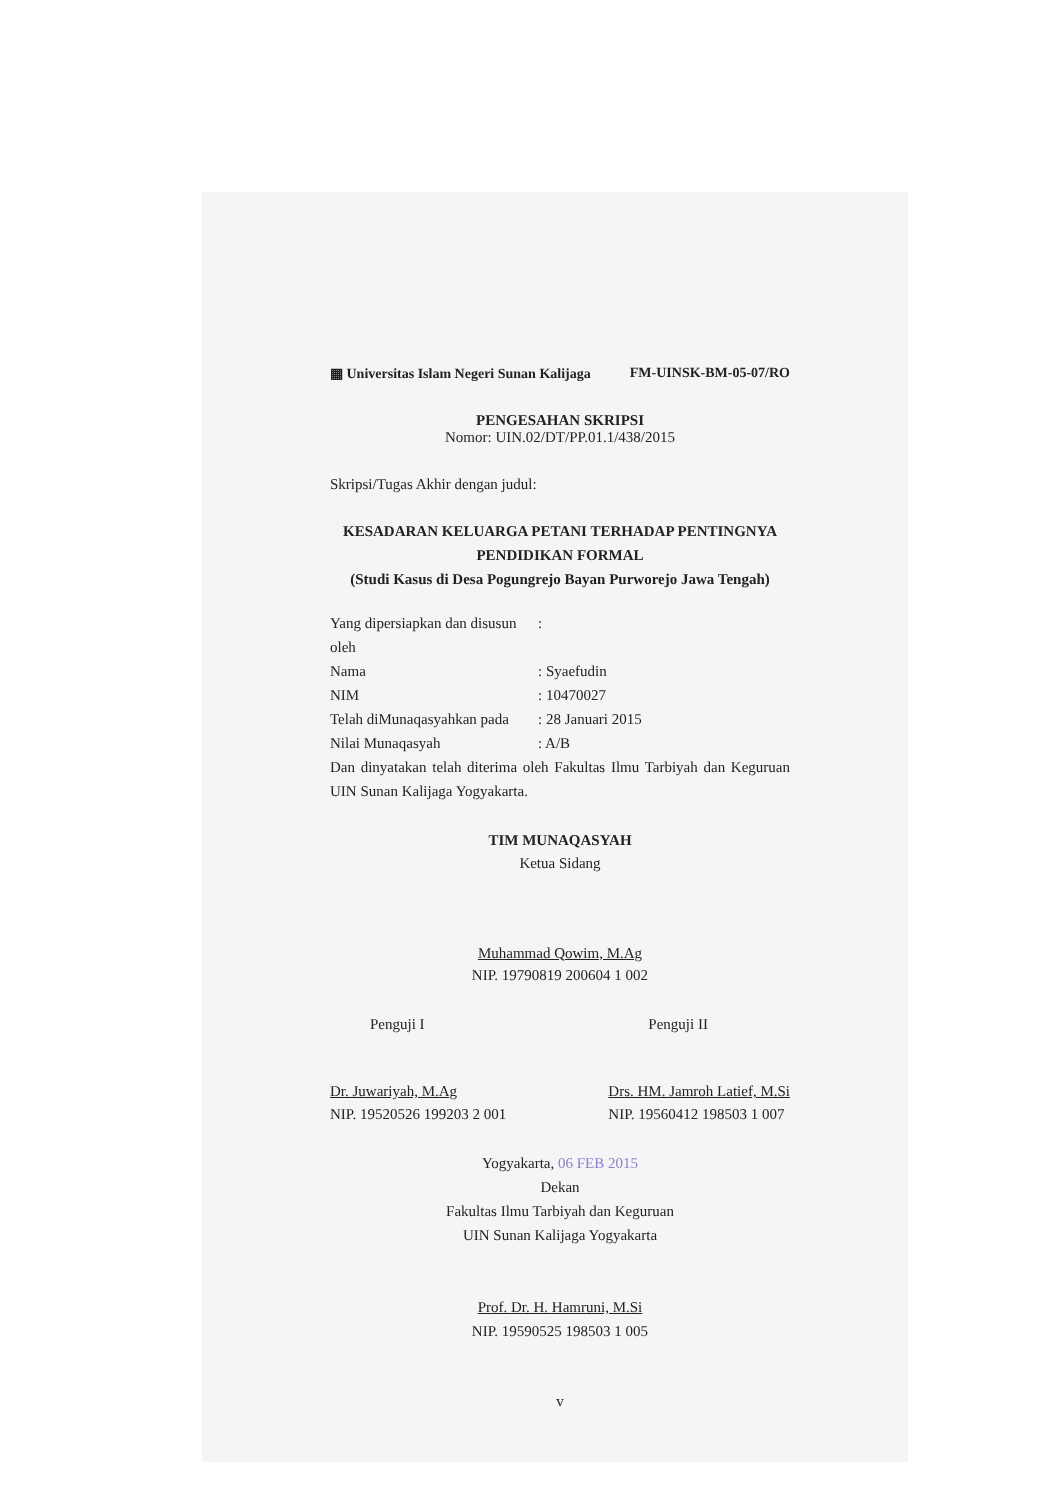▦ Universitas Islam Negeri Sunan Kalijaga FM-UINSK-BM-05-07/RO
PENGESAHAN SKRIPSI
Nomor: UIN.02/DT/PP.01.1/438/2015
Skripsi/Tugas Akhir dengan judul:
KESADARAN KELUARGA PETANI TERHADAP PENTINGNYA
PENDIDIKAN FORMAL
(Studi Kasus di Desa Pogungrejo Bayan Purworejo Jawa Tengah)
Yang dipersiapkan dan disusun oleh:
Nama: Syaefudin
NIM: 10470027
Telah diMunaqasyahkan pada: 28 Januari 2015
Nilai Munaqasyah: A/B
Dan dinyatakan telah diterima oleh Fakultas Ilmu Tarbiyah dan Keguruan UIN Sunan Kalijaga Yogyakarta.
TIM MUNAQASYAH
Ketua Sidang
Muhammad Qowim, M.Ag
NIP. 19790819 200604 1 002
Penguji I
Dr. Juwariyah, M.Ag
NIP. 19520526 199203 2 001
Penguji II
Drs. HM. Jamroh Latief, M.Si
NIP. 19560412 198503 1 007
Yogyakarta, 06 FEB 2015
Dekan
Fakultas Ilmu Tarbiyah dan Keguruan
UIN Sunan Kalijaga Yogyakarta
Prof. Dr. H. Hamruni, M.Si
NIP. 19590525 198503 1 005
v